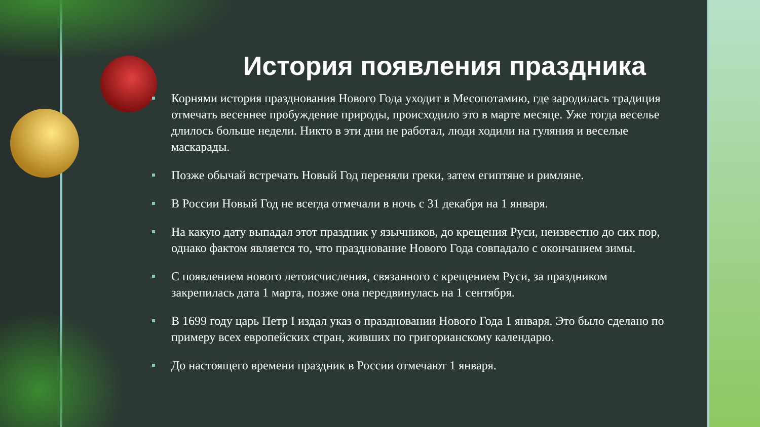История появления праздника
Корнями история празднования Нового Года уходит в Месопотамию, где зародилась традиция отмечать весеннее пробуждение природы, происходило это в марте месяце. Уже тогда веселье длилось больше недели. Никто в эти дни не работал, люди ходили на гуляния и веселые маскарады.
Позже обычай встречать Новый Год переняли греки, затем египтяне и римляне.
В России Новый Год не всегда отмечали в ночь с 31 декабря на 1 января.
На какую дату выпадал этот праздник у язычников, до крещения Руси, неизвестно до сих пор, однако фактом является то, что празднование Нового Года совпадало с окончанием зимы.
С появлением нового летоисчисления, связанного с крещением Руси, за праздником закрепилась дата 1 марта, позже она передвинулась на 1 сентября.
В 1699 году царь Петр I издал указ о праздновании Нового Года 1 января. Это было сделано по примеру всех европейских стран, живших по григорианскому календарю.
До настоящего времени праздник в России отмечают 1 января.